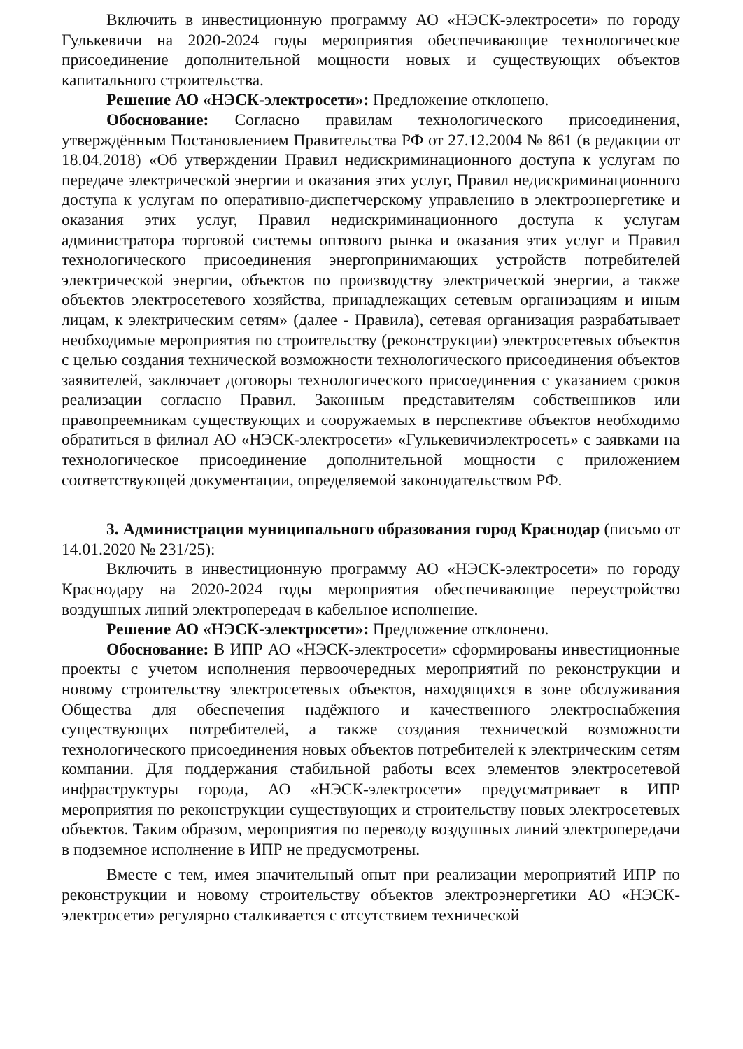Включить в инвестиционную программу АО «НЭСК-электросети» по городу Гулькевичи на 2020-2024 годы мероприятия обеспечивающие технологическое присоединение дополнительной мощности новых и существующих объектов капитального строительства.
Решение АО «НЭСК-электросети»: Предложение отклонено.
Обоснование: Согласно правилам технологического присоединения, утверждённым Постановлением Правительства РФ от 27.12.2004 № 861 (в редакции от 18.04.2018) «Об утверждении Правил недискриминационного доступа к услугам по передаче электрической энергии и оказания этих услуг, Правил недискриминационного доступа к услугам по оперативно-диспетчерскому управлению в электроэнергетике и оказания этих услуг, Правил недискриминационного доступа к услугам администратора торговой системы оптового рынка и оказания этих услуг и Правил технологического присоединения энергопринимающих устройств потребителей электрической энергии, объектов по производству электрической энергии, а также объектов электросетевого хозяйства, принадлежащих сетевым организациям и иным лицам, к электрическим сетям» (далее - Правила), сетевая организация разрабатывает необходимые мероприятия по строительству (реконструкции) электросетевых объектов с целью создания технической возможности технологического присоединения объектов заявителей, заключает договоры технологического присоединения с указанием сроков реализации согласно Правил. Законным представителям собственников или правопреемникам существующих и сооружаемых в перспективе объектов необходимо обратиться в филиал АО «НЭСК-электросети» «Гулькевичиэлектросеть» с заявками на технологическое присоединение дополнительной мощности с приложением соответствующей документации, определяемой законодательством РФ.
3. Администрация муниципального образования город Краснодар (письмо от 14.01.2020 № 231/25):
Включить в инвестиционную программу АО «НЭСК-электросети» по городу Краснодару на 2020-2024 годы мероприятия обеспечивающие переустройство воздушных линий электропередач в кабельное исполнение.
Решение АО «НЭСК-электросети»: Предложение отклонено.
Обоснование: В ИПР АО «НЭСК-электросети» сформированы инвестиционные проекты с учетом исполнения первоочередных мероприятий по реконструкции и новому строительству электросетевых объектов, находящихся в зоне обслуживания Общества для обеспечения надёжного и качественного электроснабжения существующих потребителей, а также создания технической возможности технологического присоединения новых объектов потребителей к электрическим сетям компании. Для поддержания стабильной работы всех элементов электросетевой инфраструктуры города, АО «НЭСК-электросети» предусматривает в ИПР мероприятия по реконструкции существующих и строительству новых электросетевых объектов. Таким образом, мероприятия по переводу воздушных линий электропередачи в подземное исполнение в ИПР не предусмотрены.
Вместе с тем, имея значительный опыт при реализации мероприятий ИПР по реконструкции и новому строительству объектов электроэнергетики АО «НЭСК-электросети» регулярно сталкивается с отсутствием технической